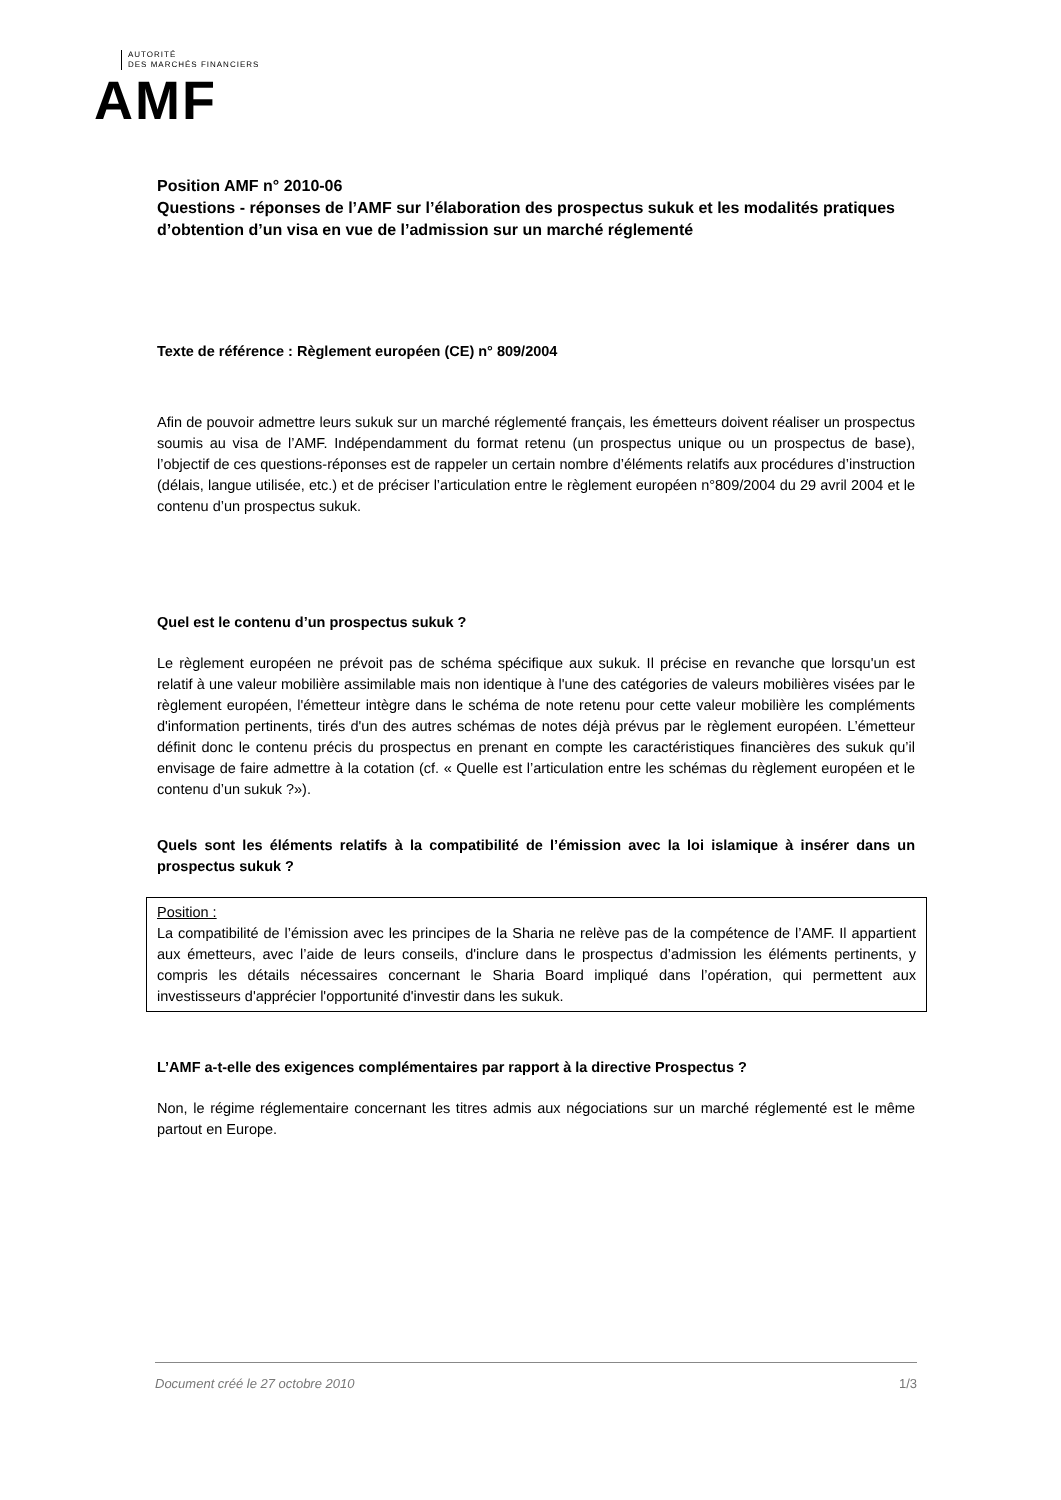AUTORITÉ
DES MARCHÉS FINANCIERS
AMF
Position AMF n° 2010-06
Questions - réponses de l’AMF sur l’élaboration des prospectus sukuk et les modalités pratiques d’obtention d’un visa en vue de l’admission sur un marché réglementé
Texte de référence : Règlement européen (CE) n° 809/2004
Afin de pouvoir admettre leurs sukuk sur un marché réglementé français, les émetteurs doivent réaliser un prospectus soumis au visa de l’AMF. Indépendamment du format retenu (un prospectus unique ou un prospectus de base), l’objectif de ces questions-réponses est de rappeler un certain nombre d’éléments relatifs aux procédures d’instruction (délais, langue utilisée, etc.) et de préciser l’articulation entre le règlement européen n°809/2004 du 29 avril 2004 et le contenu d’un prospectus sukuk.
Quel est le contenu d’un prospectus sukuk ?
Le règlement européen ne prévoit pas de schéma spécifique aux sukuk. Il précise en revanche que lorsqu'un est relatif à une valeur mobilière assimilable mais non identique à l'une des catégories de valeurs mobilières visées par le règlement européen, l'émetteur intègre dans le schéma de note retenu pour cette valeur mobilière les compléments d'information pertinents, tirés d'un des autres schémas de notes déjà prévus par le règlement européen. L’émetteur définit donc le contenu précis du prospectus en prenant en compte les caractéristiques financières des sukuk qu’il envisage de faire admettre à la cotation (cf. « Quelle est l’articulation entre les schémas du règlement européen et le contenu d’un sukuk ?»).
Quels sont les éléments relatifs à la compatibilité de l’émission avec la loi islamique à insérer dans un prospectus sukuk ?
Position :
La compatibilité de l’émission avec les principes de la Sharia ne relève pas de la compétence de l’AMF. Il appartient aux émetteurs, avec l’aide de leurs conseils, d'inclure dans le prospectus d’admission les éléments pertinents, y compris les détails nécessaires concernant le Sharia Board impliqué dans l’opération, qui permettent aux investisseurs d'apprécier l'opportunité d'investir dans les sukuk.
L’AMF a-t-elle des exigences complémentaires par rapport à la directive Prospectus ?
Non, le régime réglementaire concernant les titres admis aux négociations sur un marché réglementé est le même partout en Europe.
Document créé le 27 octobre 2010 1/3